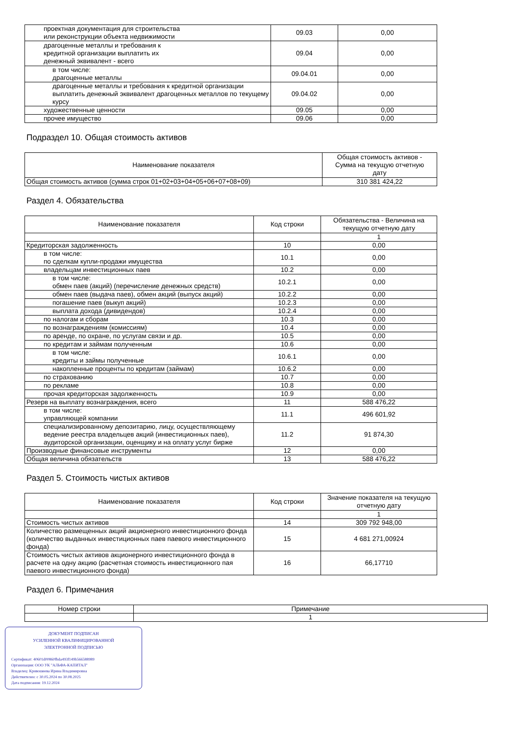| проектная документация для строительства или реконструкции объекта недвижимости | 09.03 | 0,00 |
| драгоценные металлы и требования к кредитной организации выплатить их денежный эквивалент - всего | 09.04 | 0,00 |
| в том числе: драгоценные металлы | 09.04.01 | 0,00 |
| драгоценные металлы и требования к кредитной организации выплатить денежный эквивалент драгоценных металлов по текущему курсу | 09.04.02 | 0,00 |
| художественные ценности | 09.05 | 0,00 |
| прочее имущество | 09.06 | 0,00 |
Подраздел 10. Общая стоимость активов
| Наименование показателя | Общая стоимость активов - Сумма на текущую отчетную дату |
| --- | --- |
| Общая стоимость активов (сумма строк 01+02+03+04+05+06+07+08+09) | 310 381 424,22 |
Раздел 4. Обязательства
| Наименование показателя | Код строки | Обязательства - Величина на текущую отчетную дату |
| --- | --- | --- |
| | | 1 |
| Кредиторская задолженность | 10 | 0,00 |
| в том числе: по сделкам купли-продажи имущества | 10.1 | 0,00 |
| владельцам инвестиционных паев | 10.2 | 0,00 |
| в том числе: обмен паев (акций) (перечисление денежных средств) | 10.2.1 | 0,00 |
| обмен паев (выдача паев), обмен акций (выпуск акций) | 10.2.2 | 0,00 |
| погашение паев (выкуп акций) | 10.2.3 | 0,00 |
| выплата дохода (дивидендов) | 10.2.4 | 0,00 |
| по налогам и сборам | 10.3 | 0,00 |
| по вознаграждениям (комиссиям) | 10.4 | 0,00 |
| по аренде, по охране, по услугам связи и др. | 10.5 | 0,00 |
| по кредитам и займам полученным | 10.6 | 0,00 |
| в том числе: кредиты и займы полученные | 10.6.1 | 0,00 |
| накопленные проценты по кредитам (займам) | 10.6.2 | 0,00 |
| по страхованию | 10.7 | 0,00 |
| по рекламе | 10.8 | 0,00 |
| прочая кредиторская задолженность | 10.9 | 0,00 |
| Резерв на выплату вознаграждения, всего | 11 | 588 476,22 |
| в том числе: управляющей компании | 11.1 | 496 601,92 |
| специализированному депозитарию, лицу, осуществляющему ведение реестра владельцев акций (инвестиционных паев), аудиторской организации, оценщику и на оплату услуг бирже | 11.2 | 91 874,30 |
| Производные финансовые инструменты | 12 | 0,00 |
| Общая величина обязательств | 13 | 588 476,22 |
Раздел 5. Стоимость чистых активов
| Наименование показателя | Код строки | Значение показателя на текущую отчетную дату |
| --- | --- | --- |
| | | 1 |
| Стоимость чистых активов | 14 | 309 792 948,00 |
| Количество размещенных акций акционерного инвестиционного фонда (количество выданных инвестиционных паев паевого инвестиционного фонда) | 15 | 4 681 271,00924 |
| Стоимость чистых активов акционерного инвестиционного фонда в расчете на одну акцию (расчетная стоимость инвестиционного пая паевого инвестиционного фонда) | 16 | 66,17710 |
Раздел 6. Примечания
| Номер строки | Примечание |
| --- | --- |
| | 1 |
ДОКУМЕНТ ПОДПИСАН
УСИЛЕННОЙ КВАЛИФИЦИРОВАННОЙ
ЭЛЕКТРОННОЙ ПОДПИСЬЮ
Сертификат: 40601d00860fbda493f149b566588989
Организация: ООО УК "АЛЬФА-КАПИТАЛ"
Владелец: Кривошеева Ирина Владимировна
Действителен: с 30.05.2024 по 30.08.2025
Дата подписания: 19.12.2024